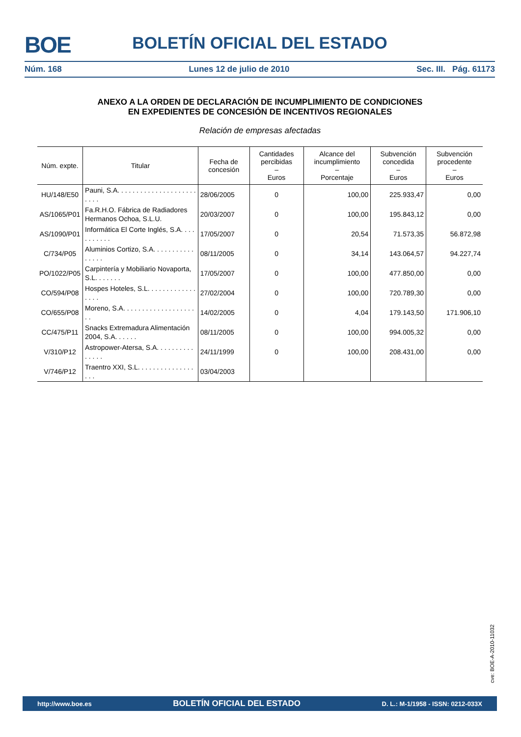BOE
BOLETÍN OFICIAL DEL ESTADO
Núm. 168 Lunes 12 de julio de 2010 Sec. III. Pág. 61173
ANEXO A LA ORDEN DE DECLARACIÓN DE INCUMPLIMIENTO DE CONDICIONES
EN EXPEDIENTES DE CONCESIÓN DE INCENTIVOS REGIONALES
Relación de empresas afectadas
| Núm. expte. | Titular | Fecha de concesión | Cantidades percibidas – Euros | Alcance del incumplimiento – Porcentaje | Subvención concedida – Euros | Subvención procedente – Euros |
| --- | --- | --- | --- | --- | --- | --- |
| HU/148/E50 | Pauni, S.A. . . . . . . . . . . . . . . . . . . . . . . . . | 28/06/2005 | 0 | 100,00 | 225.933,47 | 0,00 |
| AS/1065/P01 | Fa.R.H.O. Fábrica de Radiadores Hermanos Ochoa, S.L.U. | 20/03/2007 | 0 | 100,00 | 195.843,12 | 0,00 |
| AS/1090/P01 | Informática El Corte Inglés, S.A. . . . . . . . . . . | 17/05/2007 | 0 | 20,54 | 71.573,35 | 56.872,98 |
| C/734/P05 | Aluminios Cortizo, S.A. . . . . . . . . . . . . . . . | 08/11/2005 | 0 | 34,14 | 143.064,57 | 94.227,74 |
| PO/1022/P05 | Carpintería y Mobiliario Novaporta, S.L. . . . . . . | 17/05/2007 | 0 | 100,00 | 477.850,00 | 0,00 |
| CO/594/P08 | Hospes Hoteles, S.L. . . . . . . . . . . . . . . . . | 27/02/2004 | 0 | 100,00 | 720.789,30 | 0,00 |
| CO/655/P08 | Moreno, S.A. . . . . . . . . . . . . . . . . . . . . | 14/02/2005 | 0 | 4,04 | 179.143,50 | 171.906,10 |
| CC/475/P11 | Snacks Extremadura Alimentación 2004, S.A. . . . . . | 08/11/2005 | 0 | 100,00 | 994.005,32 | 0,00 |
| V/310/P12 | Astropower-Atersa, S.A. . . . . . . . . . . . . . . | 24/11/1999 | 0 | 100,00 | 208.431,00 | 0,00 |
| V/746/P12 | Traentro XXI, S.L. . . . . . . . . . . . . . . . . . | 03/04/2003 | | | | |
cve: BOE-A-2010-11032
http://www.boe.es BOLETÍN OFICIAL DEL ESTADO D. L.: M-1/1958 - ISSN: 0212-033X